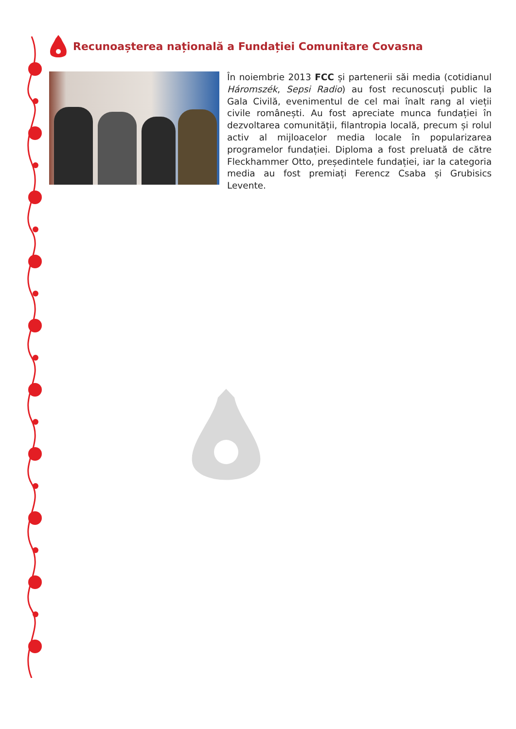Recunoașterea națională a Fundației Comunitare Covasna
În noiembrie 2013 FCC și partenerii săi media (cotidianul Háromszék, Sepsi Radio) au fost recunoscuți public la Gala Civilă, evenimentul de cel mai înalt rang al vieții civile românești. Au fost apreciate munca fundației în dezvoltarea comunității, filantropia locală, precum și rolul activ al mijloacelor media locale în popularizarea programelor fundației. Diploma a fost preluată de către Fleckhammer Otto, președintele fundației, iar la categoria media au fost premiați Ferencz Csaba și Grubisics Levente.